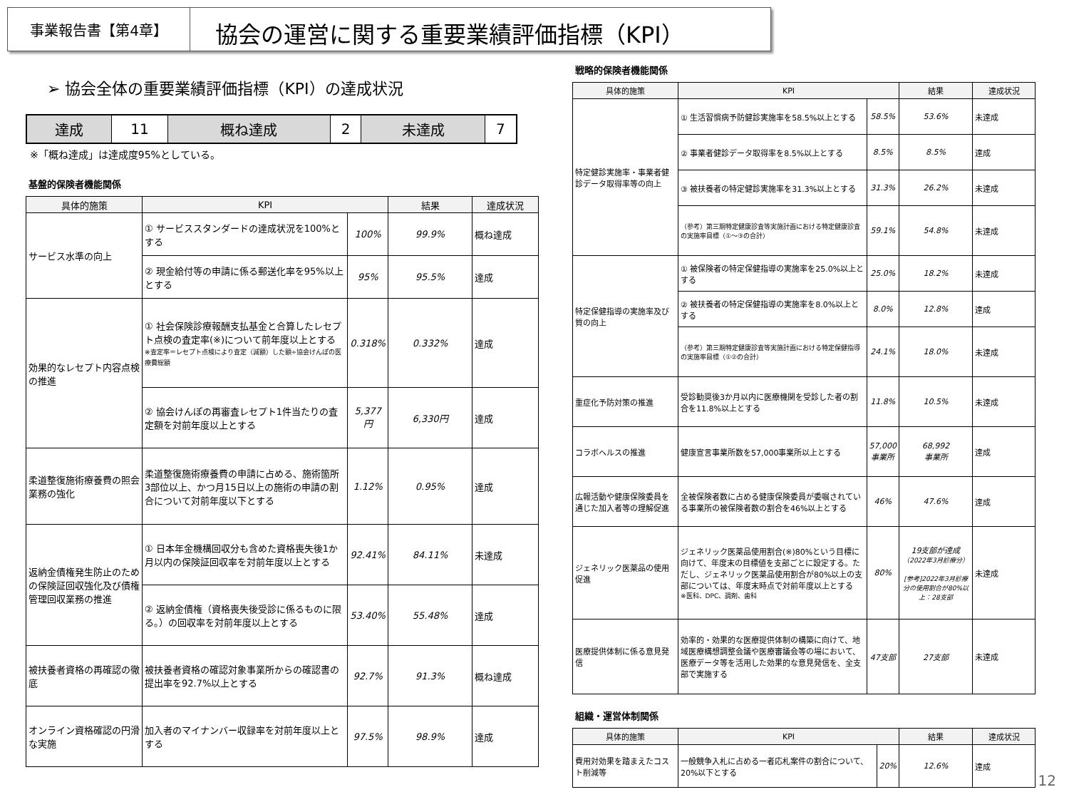事業報告書【第4章】
協会の運営に関する重要業績評価指標（KPI）
➢ 協会全体の重要業績評価指標（KPI）の達成状況
| 達成 | 11 | 概ね達成 | 2 | 未達成 | 7 |
※「概ね達成」は達成度95%としている。
基盤的保険者機能関係
| 具体的施策 | KPI | | 結果 | 達成状況 |
| --- | --- | --- | --- | --- |
| サービス水準の向上 | ① サービススタンダードの達成状況を100%とする | 100% | 99.9% | 概ね達成 |
| | ② 現金給付等の申請に係る郵送化率を95%以上とする | 95% | 95.5% | 達成 |
| 効果的なレセプト内容点検の推進 | ① 社会保険診療報酬支払基金と合算したレセプト点検の査定率(※)について前年度以上とする ※査定率＝レセプト点検により査定（減額）した額÷協会けんぽの医療費総額 | 0.318% | 0.332% | 達成 |
| | ② 協会けんぽの再審査レセプト1件当たりの査定額を対前年度以上とする | 5,377円 | 6,330円 | 達成 |
| 柔道整復施術療養費の照会業務の強化 | 柔道整復施術療養費の申請に占める、施術箇所3部位以上、かつ月15日以上の施術の申請の割合について対前年度以下とする | 1.12% | 0.95% | 達成 |
| 返納金債権発生防止のための保険証回収強化及び債権管理回収業務の推進 | ① 日本年金機構回収分も含めた資格喪失後1か月以内の保険証回収率を対前年度以上とする | 92.41% | 84.11% | 未達成 |
| | ② 返納金債権（資格喪失後受診に係るものに限る。）の回収率を対前年度以上とする | 53.40% | 55.48% | 達成 |
| 被扶養者資格の再確認の徹底 | 被扶養者資格の確認対象事業所からの確認書の提出率を92.7%以上とする | 92.7% | 91.3% | 概ね達成 |
| オンライン資格確認の円滑な実施 | 加入者のマイナンバー収録率を対前年度以上とする | 97.5% | 98.9% | 達成 |
戦略的保険者機能関係
| 具体的施策 | KPI | | 結果 | 達成状況 |
| --- | --- | --- | --- | --- |
| 特定健診実施率・事業者健診データ取得率等の向上 | ① 生活習慣病予防健診実施率を58.5%以上とする | 58.5% | 53.6% | 未達成 |
| | ② 事業者健診データ取得率を8.5%以上とする | 8.5% | 8.5% | 達成 |
| | ③ 被扶養者の特定健診実施率を31.3%以上とする | 31.3% | 26.2% | 未達成 |
| | （参考）第三期特定健康診査等実施計画における特定健康診査の実施率目標（①～③の合計） | 59.1% | 54.8% | 未達成 |
| 特定保健指導の実施率及び質の向上 | ① 被保険者の特定保健指導の実施率を25.0%以上とする | 25.0% | 18.2% | 未達成 |
| | ② 被扶養者の特定保健指導の実施率を8.0%以上とする | 8.0% | 12.8% | 達成 |
| | （参考）第三期特定健康診査等実施計画における特定保健指導の実施率目標（①②の合計） | 24.1% | 18.0% | 未達成 |
| 重症化予防対策の推進 | 受診勧奨後3か月以内に医療機関を受診した者の割合を11.8%以上とする | 11.8% | 10.5% | 未達成 |
| コラボヘルスの推進 | 健康宣言事業所数を57,000事業所以上とする | 57,000 事業所 | 68,992 事業所 | 達成 |
| 広報活動や健康保険委員を通じた加入者等の理解促進 | 全被保険者数に占める健康保険委員が委嘱されている事業所の被保険者数の割合を46%以上とする | 46% | 47.6% | 達成 |
| ジェネリック医薬品の使用促進 | ジェネリック医薬品使用割合(※)80%という目標に向けて、年度末の目標値を支部ごとに設定する。ただし、ジェネリック医薬品使用割合が80%以上の支部については、年度末時点で対前年度以上とする ※医科、DPC、調剤、歯科 | 80% | 19支部が達成 （2022年3月診療分） [参考]2022年3月診療分の使用割合が80%以上：28支部 | 未達成 |
| 医療提供体制に係る意見発信 | 効率的・効果的な医療提供体制の構築に向けて、地域医療構想調整会議や医療審議会等の場において、医療データ等を活用した効果的な意見発信を、全支部で実施する | 47支部 | 27支部 | 未達成 |
組織・運営体制関係
| 具体的施策 | KPI | | 結果 | 達成状況 |
| --- | --- | --- | --- | --- |
| 費用対効果を踏まえたコスト削減等 | 一般競争入札に占める一者応札案件の割合について、20%以下とする | 20% | 12.6% | 達成 |
12